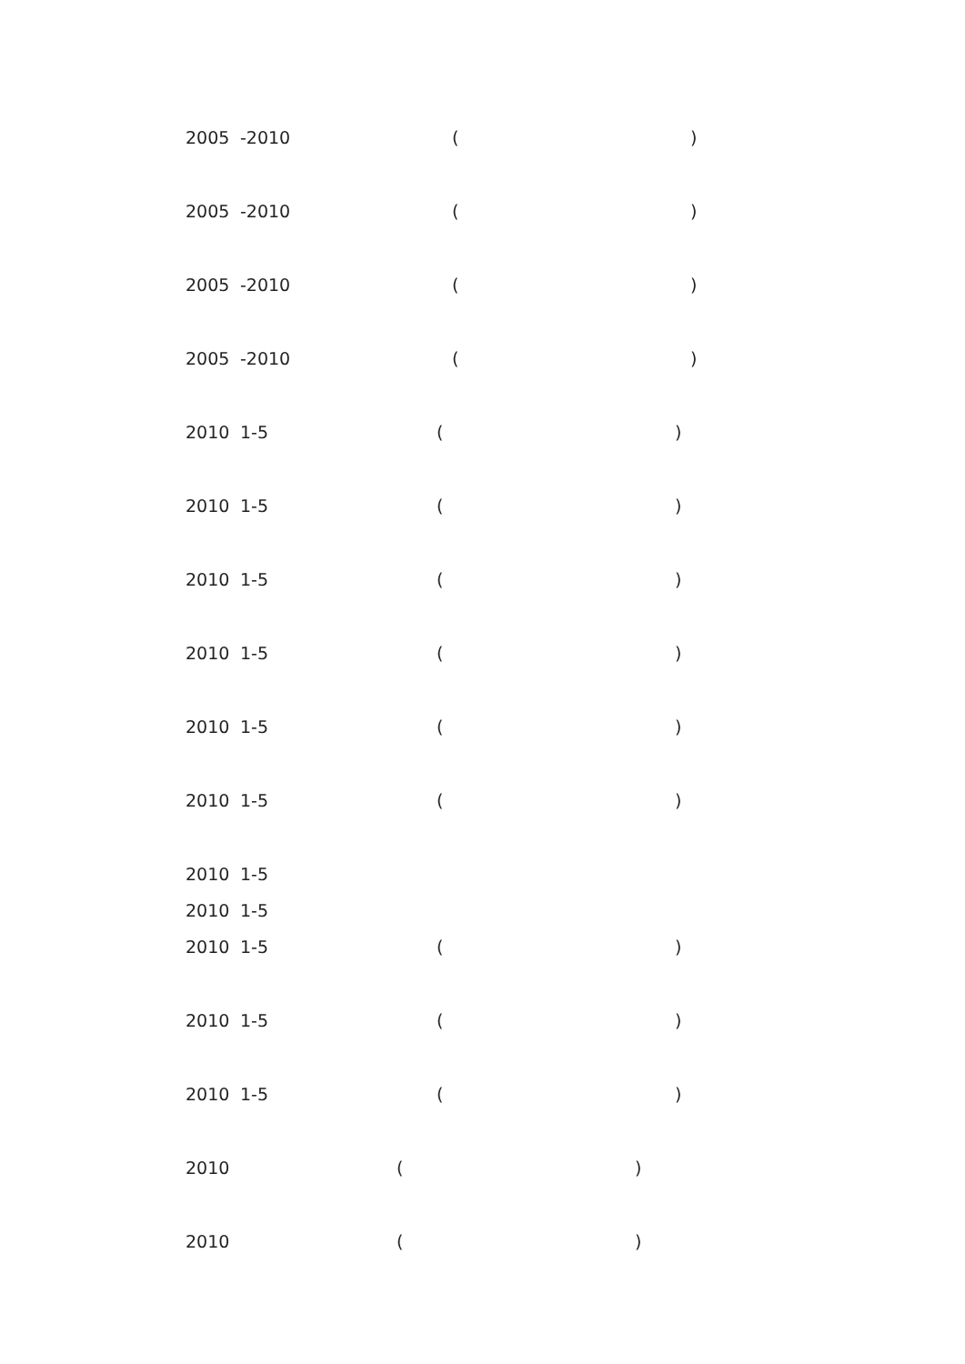2005 -2010 ()
2005 -2010 ()
2005 -2010 ()
2005 -2010 ()
2010 1-5 ()
2010 1-5 ()
2010 1-5 ()
2010 1-5 ()
2010 1-5 ()
2010 1-5 ()
2010 1-5
2010 1-5
2010 1-5 ()
2010 1-5 ()
2010 1-5 ()
2010 ()
2010 ()